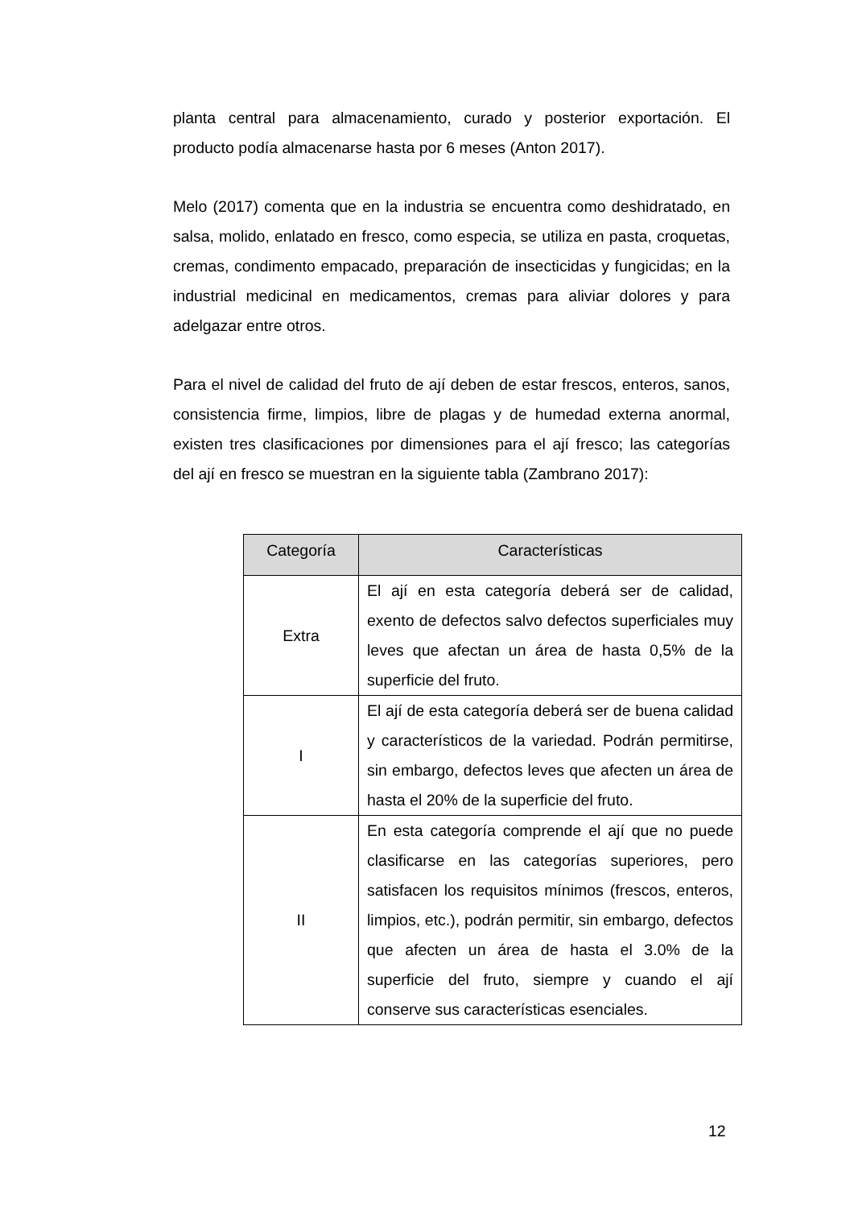planta central para almacenamiento, curado y posterior exportación. El producto podía almacenarse hasta por 6 meses (Anton 2017).
Melo (2017) comenta que en la industria se encuentra como deshidratado, en salsa, molido, enlatado en fresco, como especia, se utiliza en pasta, croquetas, cremas, condimento empacado, preparación de insecticidas y fungicidas; en la industrial medicinal en medicamentos, cremas para aliviar dolores y para adelgazar entre otros.
Para el nivel de calidad del fruto de ají deben de estar frescos, enteros, sanos, consistencia firme, limpios, libre de plagas y de humedad externa anormal, existen tres clasificaciones por dimensiones para el ají fresco; las categorías del ají en fresco se muestran en la siguiente tabla (Zambrano 2017):
| Categoría | Características |
| --- | --- |
| Extra | El ají en esta categoría deberá ser de calidad, exento de defectos salvo defectos superficiales muy leves que afectan un área de hasta 0,5% de la superficie del fruto. |
| I | El ají de esta categoría deberá ser de buena calidad y característicos de la variedad. Podrán permitirse, sin embargo, defectos leves que afecten un área de hasta el 20% de la superficie del fruto. |
| II | En esta categoría comprende el ají que no puede clasificarse en las categorías superiores, pero satisfacen los requisitos mínimos (frescos, enteros, limpios, etc.), podrán permitir, sin embargo, defectos que afecten un área de hasta el 3.0% de la superficie del fruto, siempre y cuando el ají conserve sus características esenciales. |
12